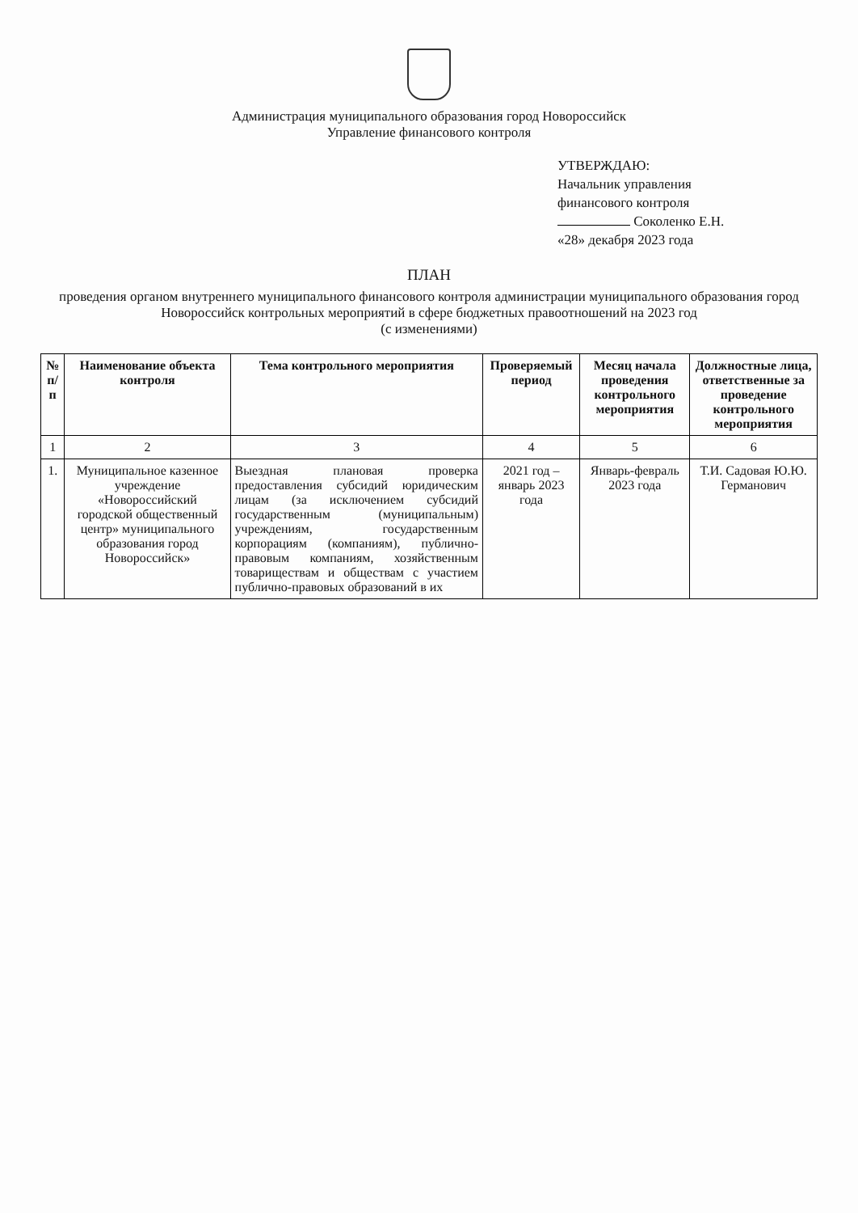Администрация муниципального образования город Новороссийск
Управление финансового контроля
УТВЕРЖДАЮ:
Начальник управления
финансового контроля
Соколенко Е.Н.
«28» декабря 2023 года
ПЛАН
проведения органом внутреннего муниципального финансового контроля администрации муниципального образования город Новороссийск контрольных мероприятий в сфере бюджетных правоотношений на 2023 год
(с изменениями)
| № п/п | Наименование объекта контроля | Тема контрольного мероприятия | Проверяемый период | Месяц начала проведения контрольного мероприятия | Должностные лица, ответственные за проведение контрольного мероприятия |
| --- | --- | --- | --- | --- | --- |
| 1 | 2 | 3 | 4 | 5 | 6 |
| 1. | Муниципальное казенное учреждение «Новороссийский городской общественный центр» муниципального образования город Новороссийск» | Выездная плановая проверка предоставления субсидий юридическим лицам (за исключением субсидий государственным (муниципальным) учреждениям, государственным корпорациям (компаниям), публично-правовым компаниям, хозяйственным товариществам и обществам с участием публично-правовых образований в их | 2021 год – январь 2023 года | Январь-февраль 2023 года | Т.И. Садовая Ю.Ю. Германович |